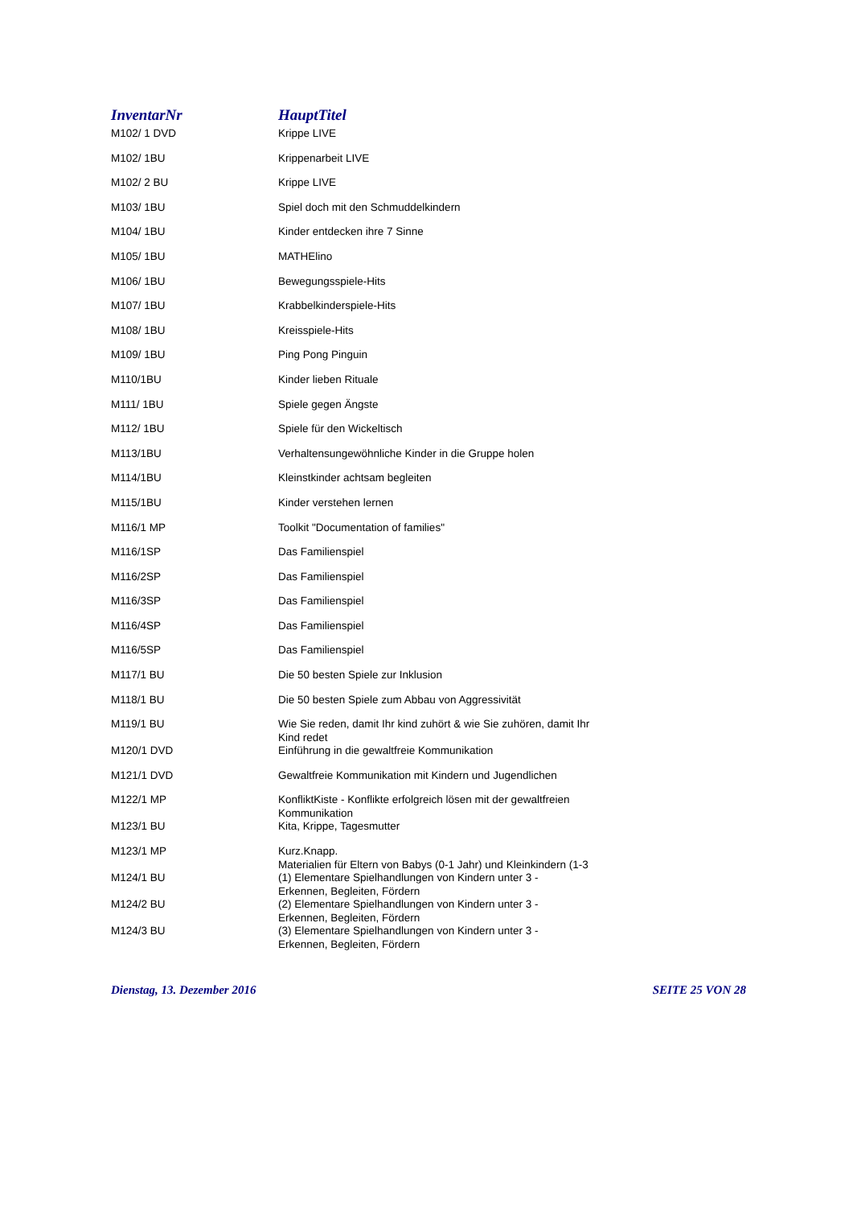| InventarNr | HauptTitel |
| --- | --- |
| M102/ 1 DVD | Krippe LIVE |
| M102/ 1BU | Krippenarbeit LIVE |
| M102/ 2 BU | Krippe LIVE |
| M103/ 1BU | Spiel doch mit den Schmuddelkindern |
| M104/ 1BU | Kinder entdecken ihre 7 Sinne |
| M105/ 1BU | MATHElino |
| M106/ 1BU | Bewegungsspiele-Hits |
| M107/ 1BU | Krabbelkinderspiele-Hits |
| M108/ 1BU | Kreisspiele-Hits |
| M109/ 1BU | Ping Pong Pinguin |
| M110/1BU | Kinder lieben Rituale |
| M111/ 1BU | Spiele gegen Ängste |
| M112/ 1BU | Spiele für den Wickeltisch |
| M113/1BU | Verhaltensungewöhnliche Kinder in die Gruppe holen |
| M114/1BU | Kleinstkinder achtsam begleiten |
| M115/1BU | Kinder verstehen lernen |
| M116/1 MP | Toolkit "Documentation of families" |
| M116/1SP | Das Familienspiel |
| M116/2SP | Das Familienspiel |
| M116/3SP | Das Familienspiel |
| M116/4SP | Das Familienspiel |
| M116/5SP | Das Familienspiel |
| M117/1 BU | Die 50 besten Spiele zur Inklusion |
| M118/1 BU | Die 50 besten Spiele zum Abbau von Aggressivität |
| M119/1 BU | Wie Sie reden, damit Ihr kind zuhört & wie Sie zuhören, damit Ihr Kind redet |
| M120/1 DVD | Einführung in die gewaltfreie Kommunikation |
| M121/1 DVD | Gewaltfreie Kommunikation mit Kindern und Jugendlichen |
| M122/1 MP | KonfliktKiste - Konflikte erfolgreich lösen mit der gewaltfreien Kommunikation |
| M123/1 BU | Kita, Krippe, Tagesmutter |
| M123/1 MP | Kurz.Knapp. Materialien für Eltern von Babys (0-1 Jahr) und Kleinkindern (1-3 |
| M124/1 BU | (1) Elementare Spielhandlungen von Kindern unter 3 - Erkennen, Begleiten, Fördern |
| M124/2 BU | (2) Elementare Spielhandlungen von Kindern unter 3 - Erkennen, Begleiten, Fördern |
| M124/3 BU | (3) Elementare Spielhandlungen von Kindern unter 3 - Erkennen, Begleiten, Fördern |
Dienstag, 13. Dezember 2016 SEITE 25 VON 28